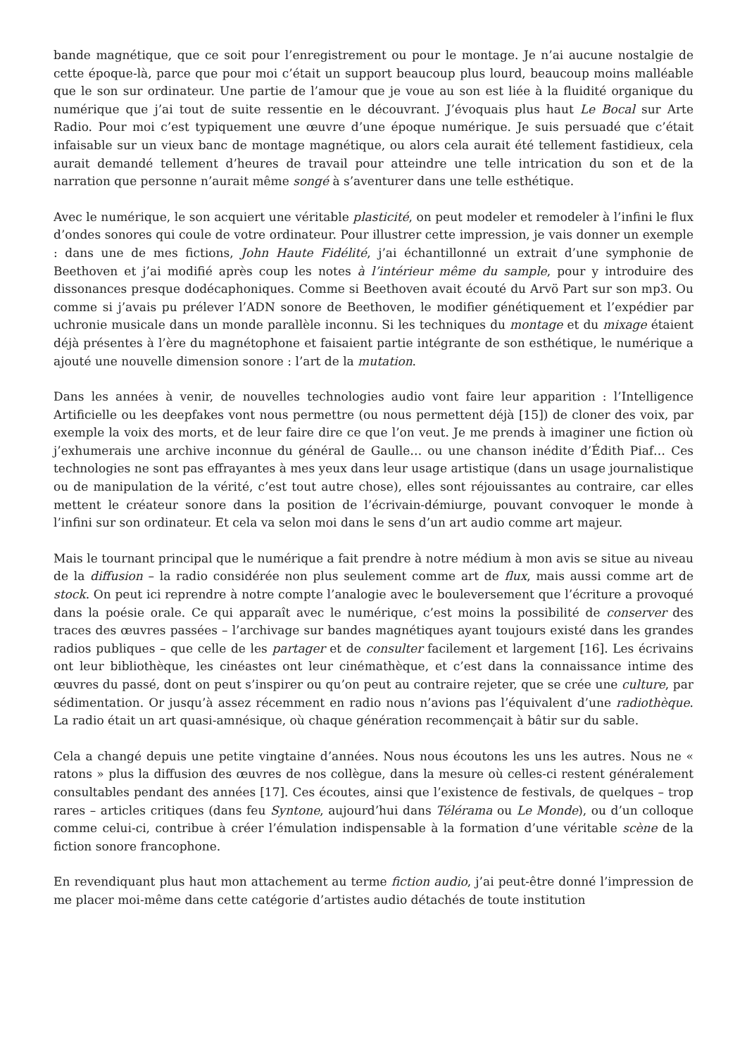bande magnétique, que ce soit pour l’enregistrement ou pour le montage. Je n’ai aucune nostalgie de cette époque-là, parce que pour moi c’était un support beaucoup plus lourd, beaucoup moins malléable que le son sur ordinateur. Une partie de l’amour que je voue au son est liée à la fluidité organique du numérique que j’ai tout de suite ressentie en le découvrant. J’évoquais plus haut Le Bocal sur Arte Radio. Pour moi c’est typiquement une œuvre d’une époque numérique. Je suis persuadé que c’était infaisable sur un vieux banc de montage magnétique, ou alors cela aurait été tellement fastidieux, cela aurait demandé tellement d’heures de travail pour atteindre une telle intrication du son et de la narration que personne n’aurait même songé à s’aventurer dans une telle esthétique.
Avec le numérique, le son acquiert une véritable plasticité, on peut modeler et remodeler à l’infini le flux d’ondes sonores qui coule de votre ordinateur. Pour illustrer cette impression, je vais donner un exemple : dans une de mes fictions, John Haute Fidélité, j’ai échantillonné un extrait d’une symphonie de Beethoven et j’ai modifié après coup les notes à l’intérieur même du sample, pour y introduire des dissonances presque dodécaphoniques. Comme si Beethoven avait écouté du Arvö Part sur son mp3. Ou comme si j’avais pu prélever l’ADN sonore de Beethoven, le modifier génétiquement et l’expédier par uchronie musicale dans un monde parallèle inconnu. Si les techniques du montage et du mixage étaient déjà présentes à l’ère du magnétophone et faisaient partie intégrante de son esthétique, le numérique a ajouté une nouvelle dimension sonore : l’art de la mutation.
Dans les années à venir, de nouvelles technologies audio vont faire leur apparition : l’Intelligence Artificielle ou les deepfakes vont nous permettre (ou nous permettent déjà [15]) de cloner des voix, par exemple la voix des morts, et de leur faire dire ce que l’on veut. Je me prends à imaginer une fiction où j’exhumerais une archive inconnue du général de Gaulle… ou une chanson inédite d’Édith Piaf… Ces technologies ne sont pas effrayantes à mes yeux dans leur usage artistique (dans un usage journalistique ou de manipulation de la vérité, c’est tout autre chose), elles sont réjouissantes au contraire, car elles mettent le créateur sonore dans la position de l’écrivain-démiurge, pouvant convoquer le monde à l’infini sur son ordinateur. Et cela va selon moi dans le sens d’un art audio comme art majeur.
Mais le tournant principal que le numérique a fait prendre à notre médium à mon avis se situe au niveau de la diffusion – la radio considérée non plus seulement comme art de flux, mais aussi comme art de stock. On peut ici reprendre à notre compte l’analogie avec le bouleversement que l’écriture a provoqué dans la poésie orale. Ce qui apparaît avec le numérique, c’est moins la possibilité de conserver des traces des œuvres passées – l’archivage sur bandes magnétiques ayant toujours existé dans les grandes radios publiques – que celle de les partager et de consulter facilement et largement [16]. Les écrivains ont leur bibliothèque, les cinéastes ont leur cinémathèque, et c’est dans la connaissance intime des œuvres du passé, dont on peut s’inspirer ou qu’on peut au contraire rejeter, que se crée une culture, par sédimentation. Or jusqu’à assez récemment en radio nous n’avions pas l’équivalent d’une radiothèque. La radio était un art quasi-amnésique, où chaque génération recommençait à bâtir sur du sable.
Cela a changé depuis une petite vingtaine d’années. Nous nous écoutons les uns les autres. Nous ne « ratons » plus la diffusion des œuvres de nos collègue, dans la mesure où celles-ci restent généralement consultables pendant des années [17]. Ces écoutes, ainsi que l’existence de festivals, de quelques – trop rares – articles critiques (dans feu Syntone, aujourd’hui dans Télérama ou Le Monde), ou d’un colloque comme celui-ci, contribue à créer l’émulation indispensable à la formation d’une véritable scène de la fiction sonore francophone.
En revendiquant plus haut mon attachement au terme fiction audio, j’ai peut-être donné l’impression de me placer moi-même dans cette catégorie d’artistes audio détachés de toute institution